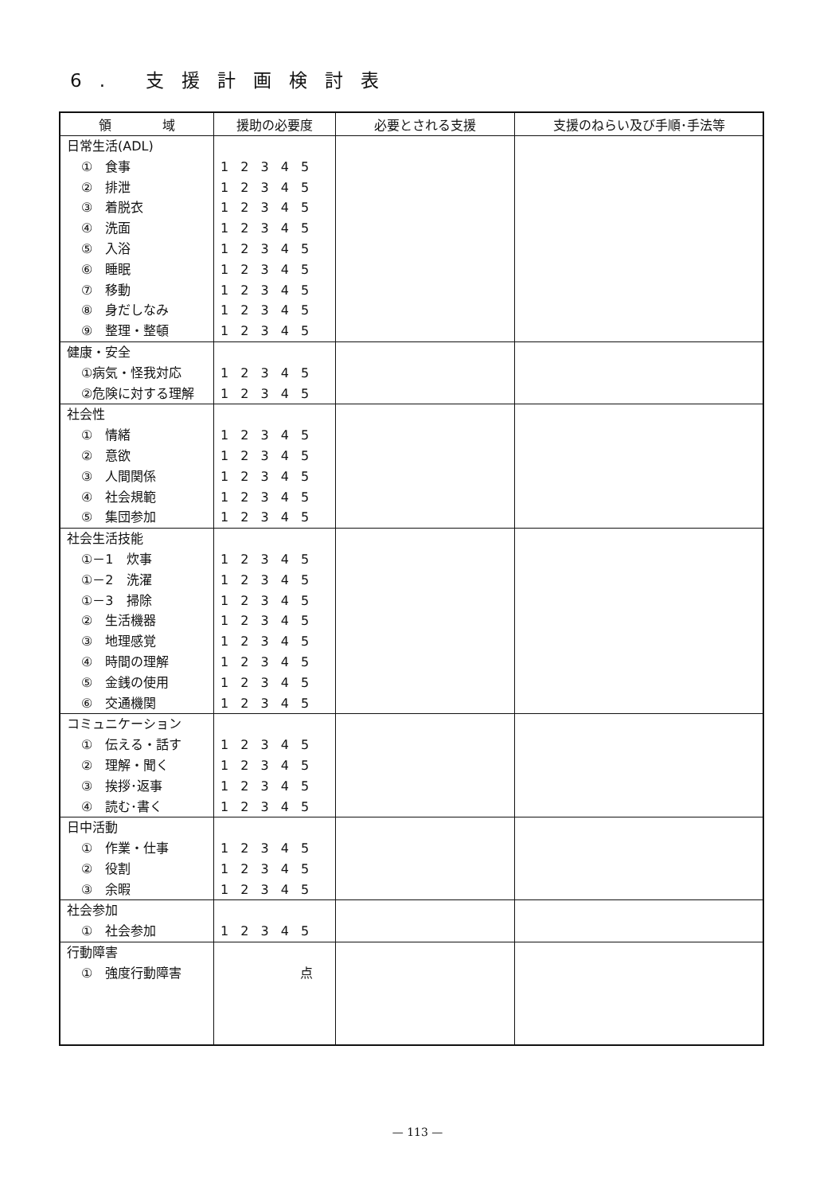6. 支援計画検討表
| 領 域 | 援助の必要度 | 必要とされる支援 | 支援のねらい及び手順･手法等 |
| --- | --- | --- | --- |
| 日常生活(ADL) ① 食事 ② 排泄 ③ 着脱衣 ④ 洗面 ⑤ 入浴 ⑥ 睡眠 ⑦ 移動 ⑧ 身だしなみ ⑨ 整理・整頓 | 1 2 3 4 5 1 2 3 4 5 1 2 3 4 5 1 2 3 4 5 1 2 3 4 5 1 2 3 4 5 1 2 3 4 5 1 2 3 4 5 1 2 3 4 5 | | |
| 健康・安全 ①病気・怪我対応 ②危険に対する理解 | 1 2 3 4 5 1 2 3 4 5 | | |
| 社会性 ① 情緒 ② 意欲 ③ 人間関係 ④ 社会規範 ⑤ 集団参加 | 1 2 3 4 5 1 2 3 4 5 1 2 3 4 5 1 2 3 4 5 1 2 3 4 5 | | |
| 社会生活技能 ①－1 炊事 ①－2 洗濯 ①－3 掃除 ② 生活機器 ③ 地理感覚 ④ 時間の理解 ⑤ 金銭の使用 ⑥ 交通機関 | 1 2 3 4 5 1 2 3 4 5 1 2 3 4 5 1 2 3 4 5 1 2 3 4 5 1 2 3 4 5 1 2 3 4 5 1 2 3 4 5 | | |
| コミュニケーション ① 伝える・話す ② 理解・聞く ③ 挨拶･返事 ④ 読む･書く | 1 2 3 4 5 1 2 3 4 5 1 2 3 4 5 1 2 3 4 5 | | |
| 日中活動 ① 作業・仕事 ② 役割 ③ 余暇 | 1 2 3 4 5 1 2 3 4 5 1 2 3 4 5 | | |
| 社会参加 ① 社会参加 | 1 2 3 4 5 | | |
| 行動障害 ① 強度行動障害 | 点 | | |
— 113 —